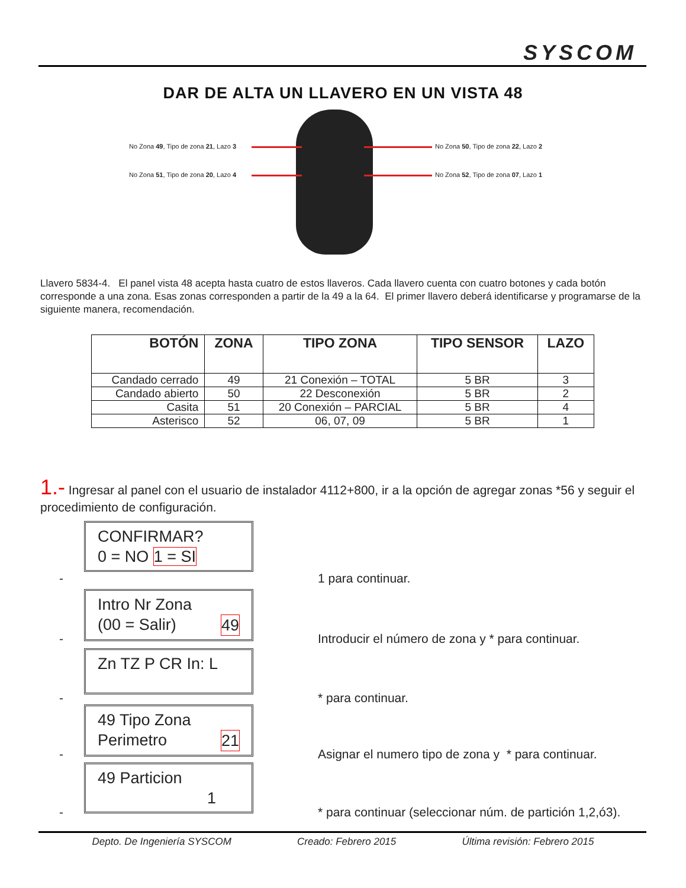SYSCOM
DAR DE ALTA UN LLAVERO EN UN VISTA 48
No Zona 49, Tipo de zona 21, Lazo 3
No Zona 50, Tipo de zona 22, Lazo 2
No Zona 51, Tipo de zona 20, Lazo 4
No Zona 52, Tipo de zona 07, Lazo 1
Llavero 5834-4. El panel vista 48 acepta hasta cuatro de estos llaveros. Cada llavero cuenta con cuatro botones y cada botón corresponde a una zona. Esas zonas corresponden a partir de la 49 a la 64. El primer llavero deberá identificarse y programarse de la siguiente manera, recomendación.
| BOTÓN | ZONA | TIPO ZONA | TIPO SENSOR | LAZO |
| --- | --- | --- | --- | --- |
| Candado cerrado | 49 | 21 Conexión – TOTAL | 5 BR | 3 |
| Candado abierto | 50 | 22 Desconexión | 5 BR | 2 |
| Casita | 51 | 20 Conexión – PARCIAL | 5 BR | 4 |
| Asterisco | 52 | 06, 07, 09 | 5 BR | 1 |
1.- Ingresar al panel con el usuario de instalador 4112+800, ir a la opción de agregar zonas *56 y seguir el procedimiento de configuración.
CONFIRMAR?
0 = NO 1 = SI
- 1 para continuar.
Intro Nr Zona
(00 = Salir) 49
- Introducir el número de zona y * para continuar.
Zn TZ P CR In: L
- * para continuar.
49 Tipo Zona
Perimetro 21
- Asignar el numero tipo de zona y * para continuar.
49 Particion
1
- * para continuar (seleccionar núm. de partición 1,2,ó3).
Depto. De Ingeniería SYSCOM Creado: Febrero 2015 Última revisión: Febrero 2015